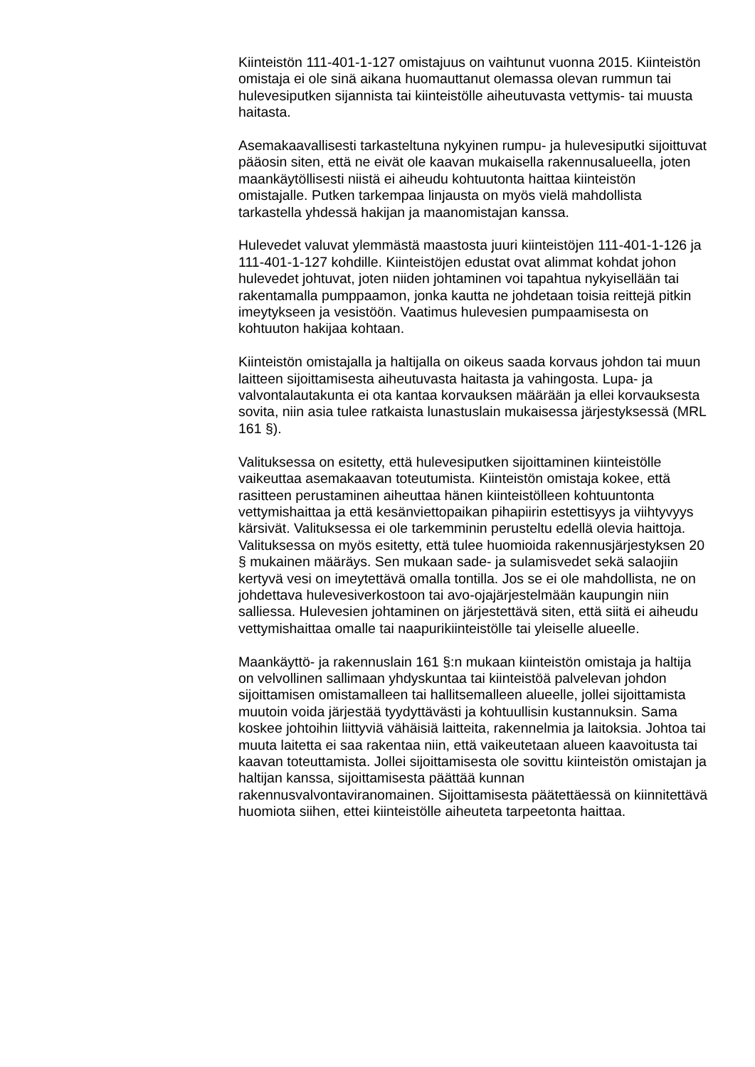Kiinteistön 111-401-1-127 omistajuus on vaihtunut vuonna 2015. Kiinteistön omistaja ei ole sinä aikana huomauttanut olemassa olevan rummun tai hulevesiputken sijannista tai kiinteistölle aiheutuvasta vettymis- tai muusta haitasta.
Asemakaavallisesti tarkasteltuna nykyinen rumpu- ja hulevesiputki sijoittuvat pääosin siten, että ne eivät ole kaavan mukaisella rakennusalueella, joten maankäytöllisesti niistä ei aiheudu kohtuutonta haittaa kiinteistön omistajalle. Putken tarkempaa linjausta on myös vielä mahdollista tarkastella yhdessä hakijan ja maanomistajan kanssa.
Hulevedet valuvat ylemmästä maastosta juuri kiinteistöjen 111-401-1-126 ja 111-401-1-127 kohdille. Kiinteistöjen edustat ovat alimmat kohdat johon hulevedet johtuvat, joten niiden johtaminen voi tapahtua nykyisellään tai rakentamalla pumppaamon, jonka kautta ne johdetaan toisia reittejä pitkin imeytykseen ja vesistöön. Vaatimus hulevesien pumpaamisesta on kohtuuton hakijaa kohtaan.
Kiinteistön omistajalla ja haltijalla on oikeus saada korvaus johdon tai muun laitteen sijoittamisesta aiheutuvasta haitasta ja vahingosta. Lupa- ja valvontalautakunta ei ota kantaa korvauksen määrään ja ellei korvauksesta sovita, niin asia tulee ratkaista lunastuslain mukaisessa järjestyksessä (MRL 161 §).
Valituksessa on esitetty, että hulevesiputken sijoittaminen kiinteistölle vaikeuttaa asemakaavan toteutumista. Kiinteistön omistaja kokee, että rasitteen perustaminen aiheuttaa hänen kiinteistölleen kohtuuntonta vettymishaittaa ja että kesänviettopaikan pihapiirin estettisyys ja viihtyvyys kärsivät. Valituksessa ei ole tarkemminin perusteltu edellä olevia haittoja. Valituksessa on myös esitetty, että tulee huomioida rakennusjärjestyksen 20 § mukainen määräys. Sen mukaan sade- ja sulamisvedet sekä salaojiin kertyvä vesi on imeytettävä omalla tontilla. Jos se ei ole mahdollista, ne on johdettava hulevesiverkostoon tai avo-ojajärjestelmään kaupungin niin salliessa. Hulevesien johtaminen on järjestettävä siten, että siitä ei aiheudu vettymishaittaa omalle tai naapurikiinteistölle tai yleiselle alueelle.
Maankäyttö- ja rakennuslain 161 §:n mukaan kiinteistön omistaja ja haltija on velvollinen sallimaan yhdyskuntaa tai kiinteistöä palvelevan johdon sijoittamisen omistamalleen tai hallitsemalleen alueelle, jollei sijoittamista muutoin voida järjestää tyydyttävästi ja kohtuullisin kustannuksin. Sama koskee johtoihin liittyviä vähäisiä laitteita, rakennelmia ja laitoksia. Johtoa tai muuta laitetta ei saa rakentaa niin, että vaikeutetaan alueen kaavoitusta tai kaavan toteuttamista. Jollei sijoittamisesta ole sovittu kiinteistön omistajan ja haltijan kanssa, sijoittamisesta päättää kunnan rakennusvalvontaviranomainen. Sijoittamisesta päätettäessä on kiinnitettävä huomiota siihen, ettei kiinteistölle aiheuteta tarpeetonta haittaa.